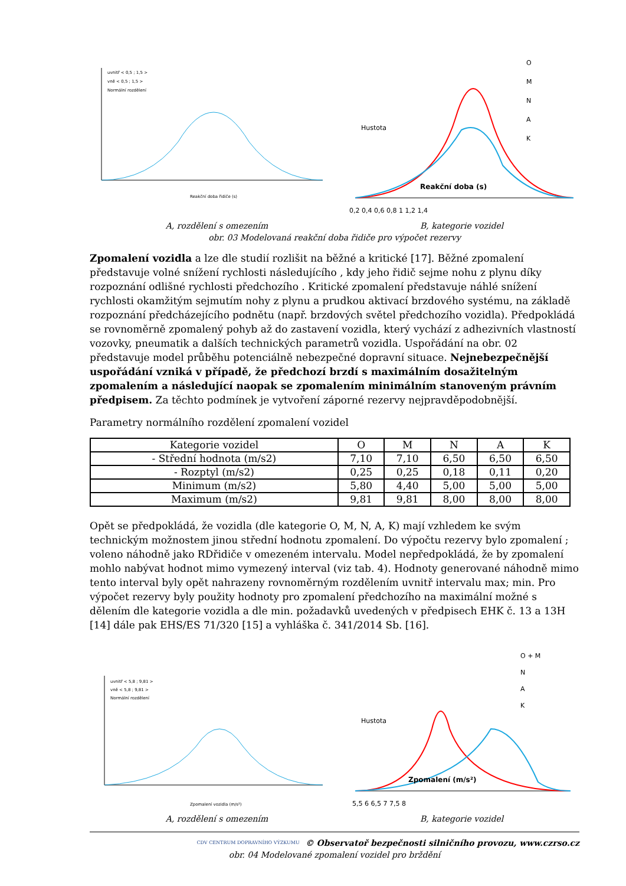uvnitř < 0,5 ; 1,5 >
vně < 0,5 ; 1,5 >
Normální rozdělení
Reakční doba řidiče (s)
O
M
N
A
K
Hustota
Reakční doba (s)
0,2 0,4 0,6 0,8 1 1,2 1,4
A, rozdělení s omezením B, kategorie vozidel
obr. 03 Modelovaná reakční doba řidiče pro výpočet rezervy
Zpomalení vozidla a lze dle studií rozlišit na běžné a kritické [17]. Běžné zpomalení představuje volné snížení rychlosti následujícího , kdy jeho řidič sejme nohu z plynu díky rozpoznání odlišné rychlosti předchozího . Kritické zpomalení představuje náhlé snížení rychlosti okamžitým sejmutím nohy z plynu a prudkou aktivací brzdového systému, na základě rozpoznání předcházejícího podnětu (např. brzdových světel předchozího vozidla). Předpokládá se rovnoměrně zpomalený pohyb až do zastavení vozidla, který vychází z adhezivních vlastností vozovky, pneumatik a dalších technických parametrů vozidla. Uspořádání na obr. 02 představuje model průběhu potenciálně nebezpečné dopravní situace. Nejnebezpečnější uspořádání vzniká v případě, že předchozí brzdí s maximálním dosažitelným zpomalením a následující naopak se zpomalením minimálním stanoveným právním předpisem. Za těchto podmínek je vytvoření záporné rezervy nejpravděpodobnější.
Parametry normálního rozdělení zpomalení vozidel
| Kategorie vozidel | O | M | N | A | K |
| - Střední hodnota (m/s2) | 7,10 | 7,10 | 6,50 | 6,50 | 6,50 |
| - Rozptyl (m/s2) | 0,25 | 0,25 | 0,18 | 0,11 | 0,20 |
| Minimum (m/s2) | 5,80 | 4,40 | 5,00 | 5,00 | 5,00 |
| Maximum (m/s2) | 9,81 | 9,81 | 8,00 | 8,00 | 8,00 |
Opět se předpokládá, že vozidla (dle kategorie O, M, N, A, K) mají vzhledem ke svým technickým možnostem jinou střední hodnotu zpomalení. Do výpočtu rezervy bylo zpomalení ; voleno náhodně jako RDřidiče v omezeném intervalu. Model nepředpokládá, že by zpomalení mohlo nabývat hodnot mimo vymezený interval (viz tab. 4). Hodnoty generované náhodně mimo tento interval byly opět nahrazeny rovnoměrným rozdělením uvnitř intervalu max; min. Pro výpočet rezervy byly použity hodnoty pro zpomalení předchozího na maximální možné s dělením dle kategorie vozidla a dle min. požadavků uvedených v předpisech EHK č. 13 a 13H [14] dále pak EHS/ES 71/320 [15] a vyhláška č. 341/2014 Sb. [16].
uvnitř < 5,8 ; 9,81 >
vně < 5,8 ; 9,81 >
Normální rozdělení
Zpomalení vozidla (m/s²)
O + M
N
A
K
Hustota
Zpomalení (m/s²)
5,5 6 6,5 7 7,5 8
A, rozdělení s omezením B, kategorie vozidel
CDV CENTRUM DOPRAVNÍHO VÝZKUMU © Observatoř bezpečnosti silničního provozu, www.czrso.cz
obr. 04 Modelované zpomalení vozidel pro brždění